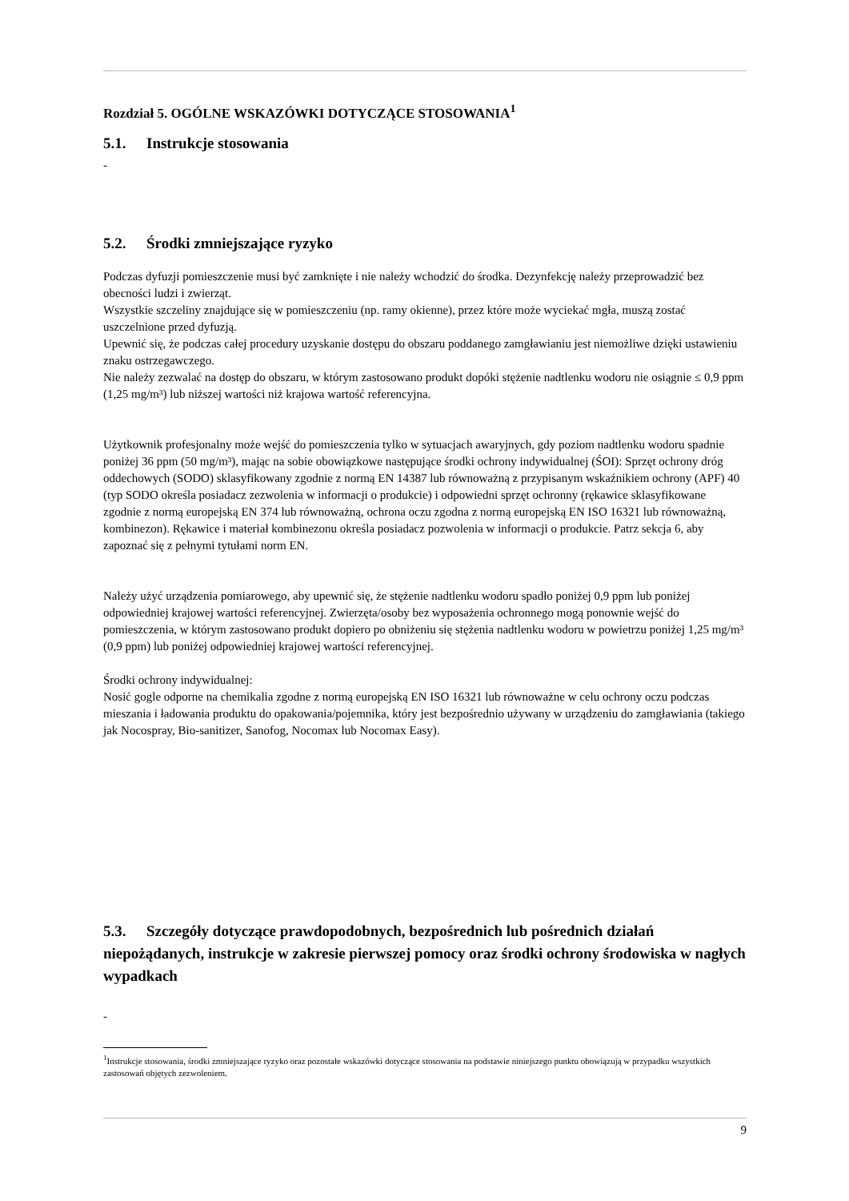Rozdział 5. OGÓLNE WSKAZÓWKI DOTYCZĄCE STOSOWANIA<sup>1</sup>
5.1. Instrukcje stosowania
-
5.2. Środki zmniejszające ryzyko
Podczas dyfuzji pomieszczenie musi być zamknięte i nie należy wchodzić do środka. Dezynfekcję należy przeprowadzić bez obecności ludzi i zwierząt.
Wszystkie szczeliny znajdujące się w pomieszczeniu (np. ramy okienne), przez które może wyciekać mgła, muszą zostać uszczelnione przed dyfuzją.
Upewnić się, że podczas całej procedury uzyskanie dostępu do obszaru poddanego zamgławianiu jest niemożliwe dzięki ustawieniu znaku ostrzegawczego.
Nie należy zezwalać na dostęp do obszaru, w którym zastosowano produkt dopóki stężenie nadtlenku wodoru nie osiągnie ≤ 0,9 ppm (1,25 mg/m³) lub niższej wartości niż krajowa wartość referencyjna.
Użytkownik profesjonalny może wejść do pomieszczenia tylko w sytuacjach awaryjnych, gdy poziom nadtlenku wodoru spadnie poniżej 36 ppm (50 mg/m³), mając na sobie obowiązkowe następujące środki ochrony indywidualnej (ŚOI): Sprzęt ochrony dróg oddechowych (SODO) sklasyfikowany zgodnie z normą EN 14387 lub równoważną z przypisanym wskaźnikiem ochrony (APF) 40 (typ SODO określa posiadacz zezwolenia w informacji o produkcie) i odpowiedni sprzęt ochronny (rękawice sklasyfikowane zgodnie z normą europejską EN 374 lub równoważną, ochrona oczu zgodna z normą europejską EN ISO 16321 lub równoważną, kombinezon). Rękawice i materiał kombinezonu określa posiadacz pozwolenia w informacji o produkcie. Patrz sekcja 6, aby zapoznać się z pełnymi tytułami norm EN.
Należy użyć urządzenia pomiarowego, aby upewnić się, że stężenie nadtlenku wodoru spadło poniżej 0,9 ppm lub poniżej odpowiedniej krajowej wartości referencyjnej. Zwierzęta/osoby bez wyposażenia ochronnego mogą ponownie wejść do pomieszczenia, w którym zastosowano produkt dopiero po obniżeniu się stężenia nadtlenku wodoru w powietrzu poniżej 1,25 mg/m³ (0,9 ppm) lub poniżej odpowiedniej krajowej wartości referencyjnej.
Środki ochrony indywidualnej:
Nosić gogle odporne na chemikalia zgodne z normą europejską EN ISO 16321 lub równoważne w celu ochrony oczu podczas mieszania i ładowania produktu do opakowania/pojemnika, który jest bezpośrednio używany w urządzeniu do zamgławiania (takiego jak Nocospray, Bio-sanitizer, Sanofog, Nocomax lub Nocomax Easy).
5.3. Szczegóły dotyczące prawdopodobnych, bezpośrednich lub pośrednich działań niepożądanych, instrukcje w zakresie pierwszej pomocy oraz środki ochrony środowiska w nagłych wypadkach
-
<sup>1</sup> Instrukcje stosowania, środki zmniejszające ryzyko oraz pozostałe wskazówki dotyczące stosowania na podstawie niniejszego punktu obowiązują w przypadku wszystkich zastosowań objętych zezwoleniem.
9